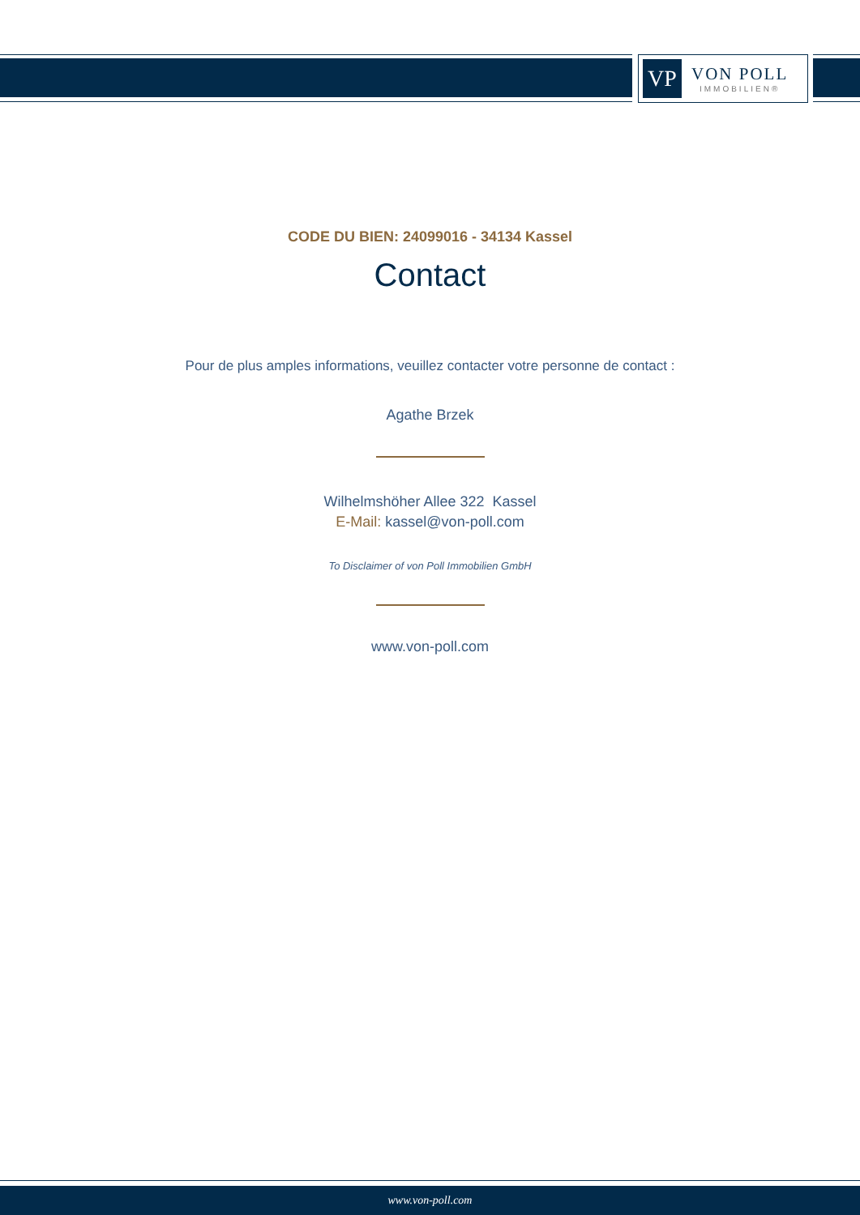VP
VON POLL
IMMOBILIEN®
CODE DU BIEN: 24099016 - 34134 Kassel
Contact
Pour de plus amples informations, veuillez contacter votre personne de contact :
Agathe Brzek
Wilhelmshöher Allee 322 Kassel
E-Mail: kassel@von-poll.com
To Disclaimer of von Poll Immobilien GmbH
www.von-poll.com
www.von-poll.com